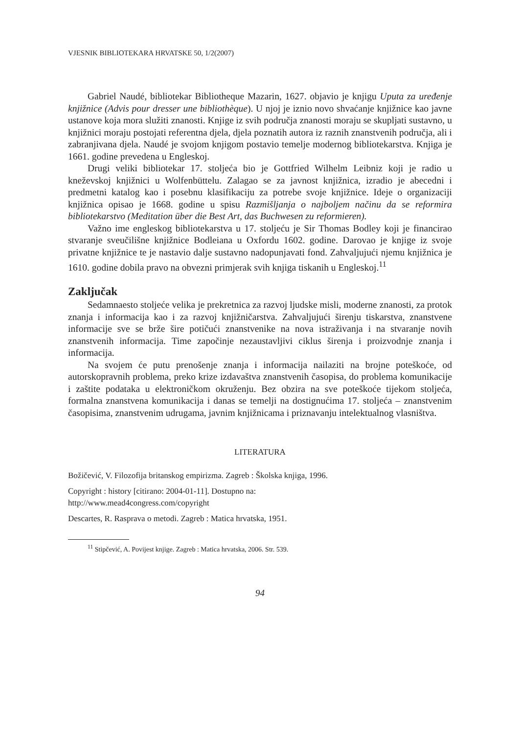VJESNIK BIBLIOTEKARA HRVATSKE 50, 1/2(2007)
Gabriel Naudé, bibliotekar Bibliotheque Mazarin, 1627. objavio je knjigu Uputa za uređenje knjižnice (Advis pour dresser une bibliothèque). U njoj je iznio novo shvaćanje knjižnice kao javne ustanove koja mora služiti znanosti. Knjige iz svih područja znanosti moraju se skupljati sustavno, u knjižnici moraju postojati referentna djela, djela poznatih autora iz raznih znanstvenih područja, ali i zabranjivana djela. Naudé je svojom knjigom postavio temelje modernog bibliotekarstva. Knjiga je 1661. godine prevedena u Engleskoj.
Drugi veliki bibliotekar 17. stoljeća bio je Gottfried Wilhelm Leibniz koji je radio u kneževskoj knjižnici u Wolfenbüttelu. Zalagao se za javnost knjižnica, izradio je abecedni i predmetni katalog kao i posebnu klasifikaciju za potrebe svoje knjižnice. Ideje o organizaciji knjižnica opisao je 1668. godine u spisu Razmišljanja o najboljem načinu da se reformira bibliotekarstvo (Meditation über die Best Art, das Buchwesen zu reformieren).
Važno ime engleskog bibliotekarstva u 17. stoljeću je Sir Thomas Bodley koji je financirao stvaranje sveučilišne knjižnice Bodleiana u Oxfordu 1602. godine. Darovao je knjige iz svoje privatne knjižnice te je nastavio dalje sustavno nadopunjavati fond. Zahvaljujući njemu knjižnica je 1610. godine dobila pravo na obvezni primjerak svih knjiga tiskanih u Engleskoj.<sup>11</sup>
Zaključak
Sedamnaesto stoljeće velika je prekretnica za razvoj ljudske misli, moderne znanosti, za protok znanja i informacija kao i za razvoj knjižničarstva. Zahvaljujući širenju tiskarstva, znanstvene informacije sve se brže šire potičući znanstvenike na nova istraživanja i na stvaranje novih znanstvenih informacija. Time započinje nezaustavljivi ciklus širenja i proizvodnje znanja i informacija.
Na svojem će putu prenošenje znanja i informacija nailaziti na brojne poteškoće, od autorskopravnih problema, preko krize izdavaštva znanstvenih časopisa, do problema komunikacije i zaštite podataka u elektroničkom okruženju. Bez obzira na sve poteškoće tijekom stoljeća, formalna znanstvena komunikacija i danas se temelji na dostignućima 17. stoljeća – znanstvenim časopisima, znanstvenim udrugama, javnim knjižnicama i priznavanju intelektualnog vlasništva.
LITERATURA
Božičević, V. Filozofija britanskog empirizma. Zagreb : Školska knjiga, 1996.
Copyright : history [citirano: 2004-01-11]. Dostupno na:
http://www.mead4congress.com/copyright
Descartes, R. Rasprava o metodi. Zagreb : Matica hrvatska, 1951.
<sup>11</sup> Stipčević, A. Povijest knjige. Zagreb : Matica hrvatska, 2006. Str. 539.
94